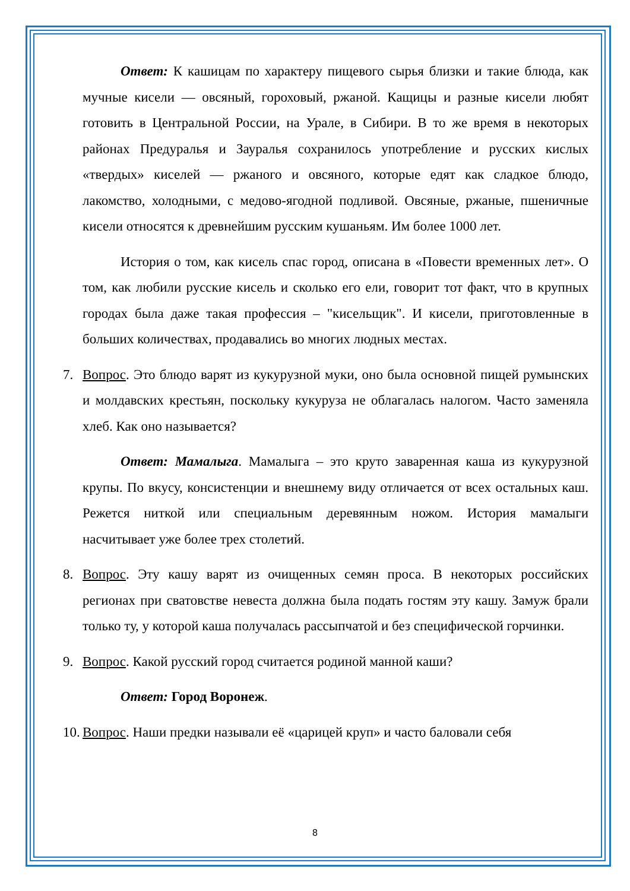Ответ: К кашицам по характеру пищевого сырья близки и такие блюда, как мучные кисели — овсяный, гороховый, ржаной. Кащицы и разные кисели любят готовить в Центральной России, на Урале, в Сибири. В то же время в некоторых районах Предуралья и Зауралья сохранилось употребление и русских кислых «твердых» киселей — ржаного и овсяного, которые едят как сладкое блюдо, лакомство, холодными, с медово-ягодной подливой. Овсяные, ржаные, пшеничные кисели относятся к древнейшим русским кушаньям. Им более 1000 лет.
История о том, как кисель спас город, описана в «Повести временных лет». О том, как любили русские кисель и сколько его ели, говорит тот факт, что в крупных городах была даже такая профессия – "кисельщик". И кисели, приготовленные в больших количествах, продавались во многих людных местах.
7. Вопрос. Это блюдо варят из кукурузной муки, оно была основной пищей румынских и молдавских крестьян, поскольку кукуруза не облагалась налогом. Часто заменяла хлеб. Как оно называется?
Ответ: Мамалыга. Мамалыга – это круто заваренная каша из кукурузной крупы. По вкусу, консистенции и внешнему виду отличается от всех остальных каш. Режется ниткой или специальным деревянным ножом. История мамалыги насчитывает уже более трех столетий.
8. Вопрос. Эту кашу варят из очищенных семян проса. В некоторых российских регионах при сватовстве невеста должна была подать гостям эту кашу. Замуж брали только ту, у которой каша получалась рассыпчатой и без специфической горчинки.
9. Вопрос. Какой русский город считается родиной манной каши?
Ответ: Город Воронеж.
10. Вопрос. Наши предки называли её «царицей круп» и часто баловали себя
8